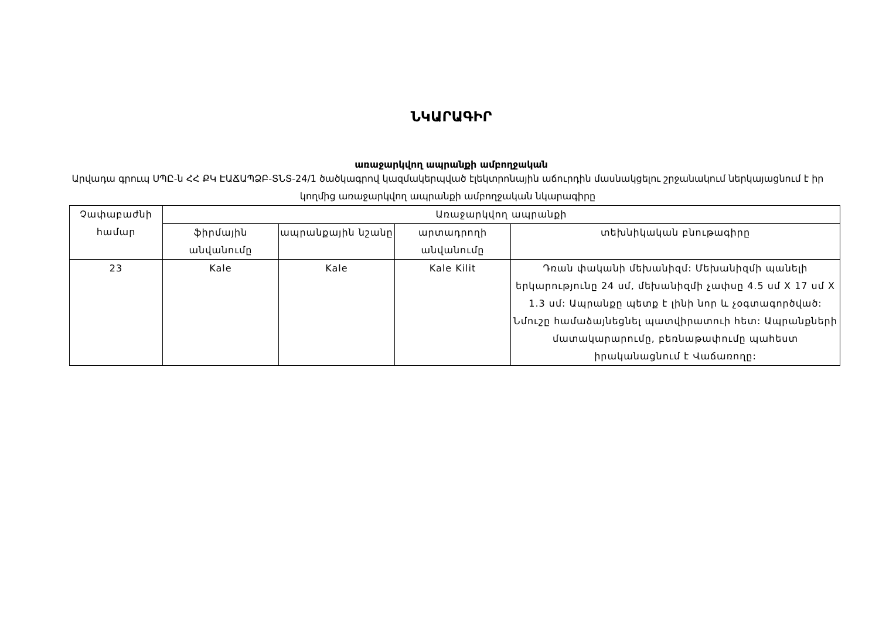ՆԿԱՐԱԳԻՐ
առաջարկվող ապրանքի ամբողջական
Արվադա գրուպ ՍՊԸ-ն ՀՀ ՔԿ ԷԱՃԱՊՁԲ-ՏՆՏ-24/1 ծածկագրով կազմակերպված էլեկտրոնային աճուրդին մասնակցելու շրջանակում ներկայացնում է իր կողմից առաջարկվող ապրանքի ամբողջական նկարագիրը
| Չափաբաժնի համար | Առաջարկվող ապրանքի | | | |
| --- | --- | --- | --- | --- |
| | ֆիրմային անվանումը | ապրանքային նշանը | արտադրողի անվանումը | տեխնիկական բնութագիրը |
| 23 | Kale | Kale | Kale Kilit | Դռան փականի մեխանիզմ: Մեխանիզմի պանելի երկարությունը 24 սմ, մեխանիզմի չափսը 4.5 սմ X 17 սմ X 1.3 սմ: Ապրանքը պետք է լինի նոր և չօգտագործված: Նմուշը համաձայնեցնել պատվիրատուի հետ: Ապրանքների մատակարարումը, բեռնաթափումը պահեստ իրականացնում է Վաճառողը: |